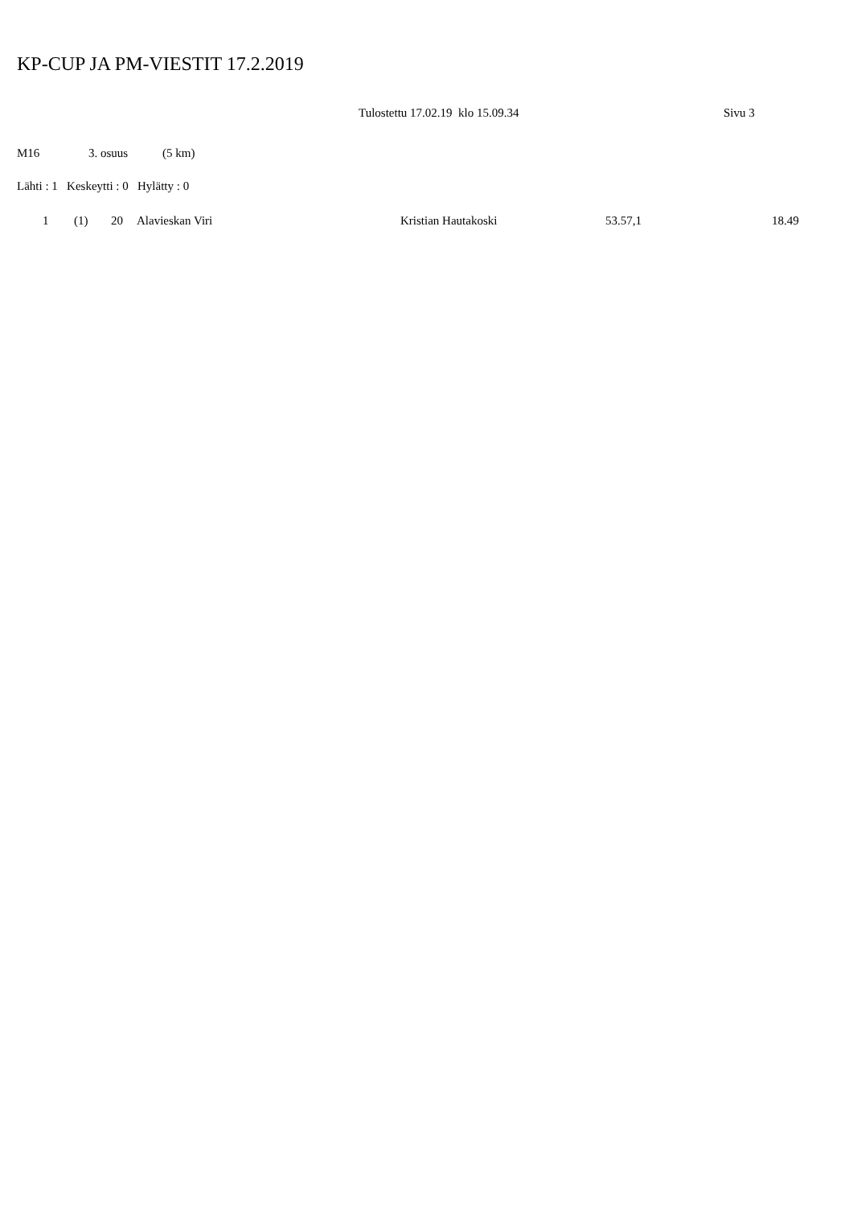KP-CUP JA PM-VIESTIT 17.2.2019
Tulostettu 17.02.19 klo 15.09.34 Sivu 3
M16 3. osuus (5 km)
Lähti : 1 Keskeytti : 0 Hylätty : 0
| | 1 | (1) | 20 | Alavieskan Viri | Kristian Hautakoski | 53.57,1 | 18.49 |